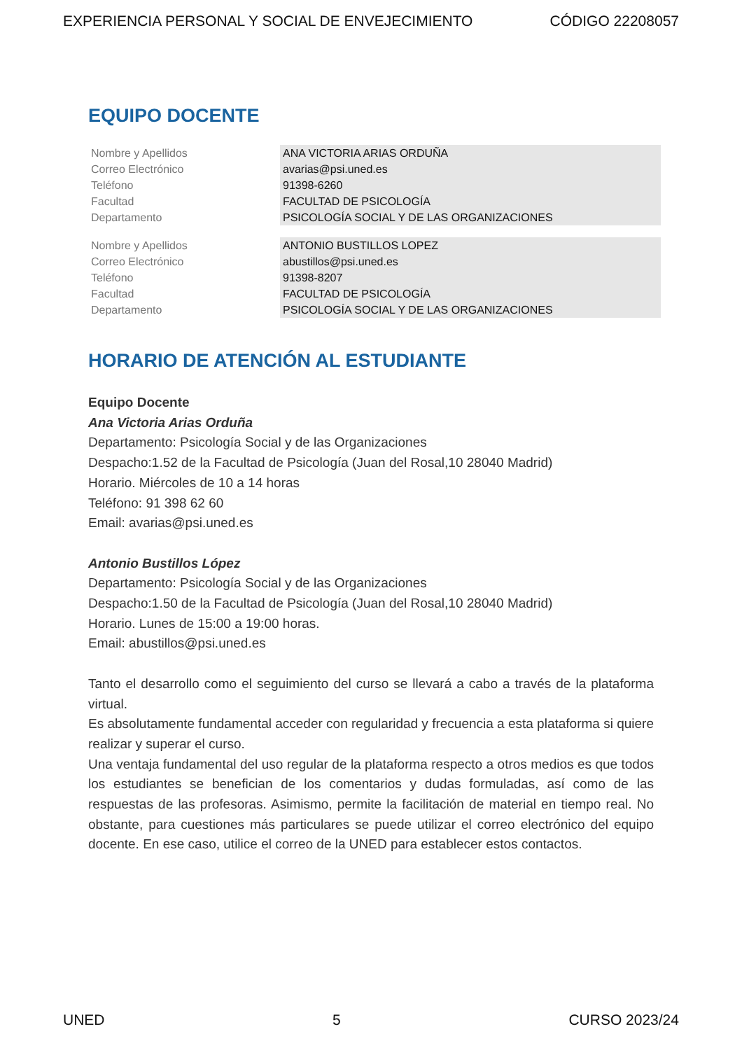EXPERIENCIA PERSONAL Y SOCIAL DE ENVEJECIMIENTO CÓDIGO 22208057
EQUIPO DOCENTE
| Nombre y Apellidos | ANA VICTORIA ARIAS ORDUÑA |
| Correo Electrónico | avarias@psi.uned.es |
| Teléfono | 91398-6260 |
| Facultad | FACULTAD DE PSICOLOGÍA |
| Departamento | PSICOLOGÍA SOCIAL Y DE LAS ORGANIZACIONES |
| Nombre y Apellidos | ANTONIO BUSTILLOS LOPEZ |
| Correo Electrónico | abustillos@psi.uned.es |
| Teléfono | 91398-8207 |
| Facultad | FACULTAD DE PSICOLOGÍA |
| Departamento | PSICOLOGÍA SOCIAL Y DE LAS ORGANIZACIONES |
HORARIO DE ATENCIÓN AL ESTUDIANTE
Equipo Docente
Ana Victoria Arias Orduña
Departamento: Psicología Social y de las Organizaciones
Despacho:1.52 de la Facultad de Psicología (Juan del Rosal,10 28040 Madrid)
Horario. Miércoles de 10 a 14 horas
Teléfono: 91 398 62 60
Email: avarias@psi.uned.es
Antonio Bustillos López
Departamento: Psicología Social y de las Organizaciones
Despacho:1.50 de la Facultad de Psicología (Juan del Rosal,10 28040 Madrid)
Horario. Lunes de 15:00 a 19:00 horas.
Email: abustillos@psi.uned.es
Tanto el desarrollo como el seguimiento del curso se llevará a cabo a través de la plataforma virtual.
Es absolutamente fundamental acceder con regularidad y frecuencia a esta plataforma si quiere realizar y superar el curso.
Una ventaja fundamental del uso regular de la plataforma respecto a otros medios es que todos los estudiantes se benefician de los comentarios y dudas formuladas, así como de las respuestas de las profesoras. Asimismo, permite la facilitación de material en tiempo real. No obstante, para cuestiones más particulares se puede utilizar el correo electrónico del equipo docente. En ese caso, utilice el correo de la UNED para establecer estos contactos.
UNED 5 CURSO 2023/24